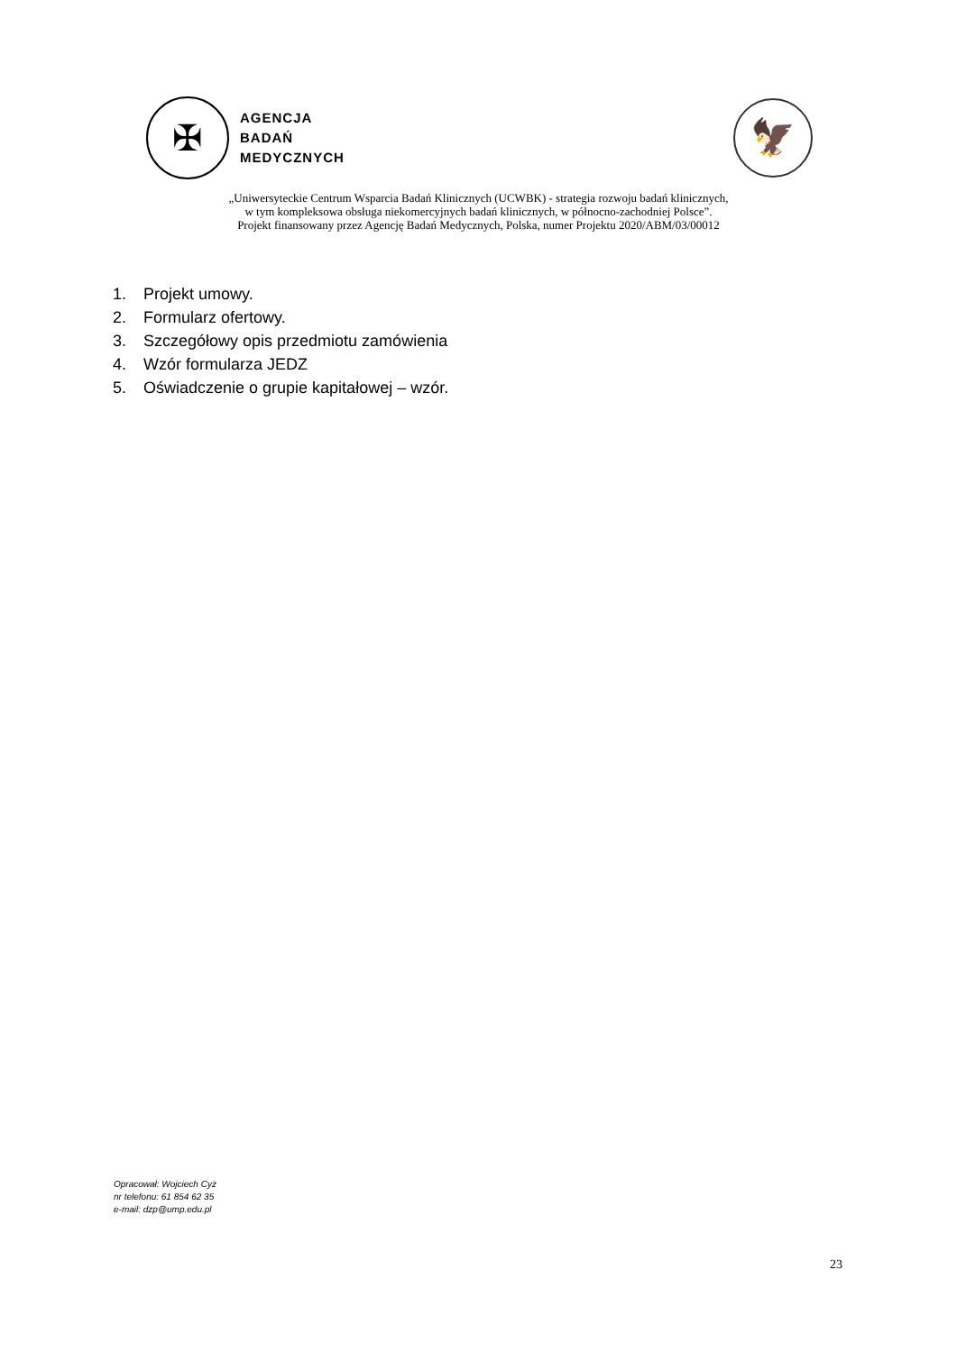✠
AGENCJA
BADAŃ
MEDYCZNYCH
🦅
„Uniwersyteckie Centrum Wsparcia Badań Klinicznych (UCWBK) - strategia rozwoju badań klinicznych,
w tym kompleksowa obsługa niekomercyjnych badań klinicznych, w północno-zachodniej Polsce”.
Projekt finansowany przez Agencję Badań Medycznych, Polska, numer Projektu 2020/ABM/03/00012
1. Projekt umowy.
2. Formularz ofertowy.
3. Szczegółowy opis przedmiotu zamówienia
4. Wzór formularza JEDZ
5. Oświadczenie o grupie kapitałowej – wzór.
Opracował: Wojciech Cyż
nr telefonu: 61 854 62 35
e-mail: dzp@ump.edu.pl
23